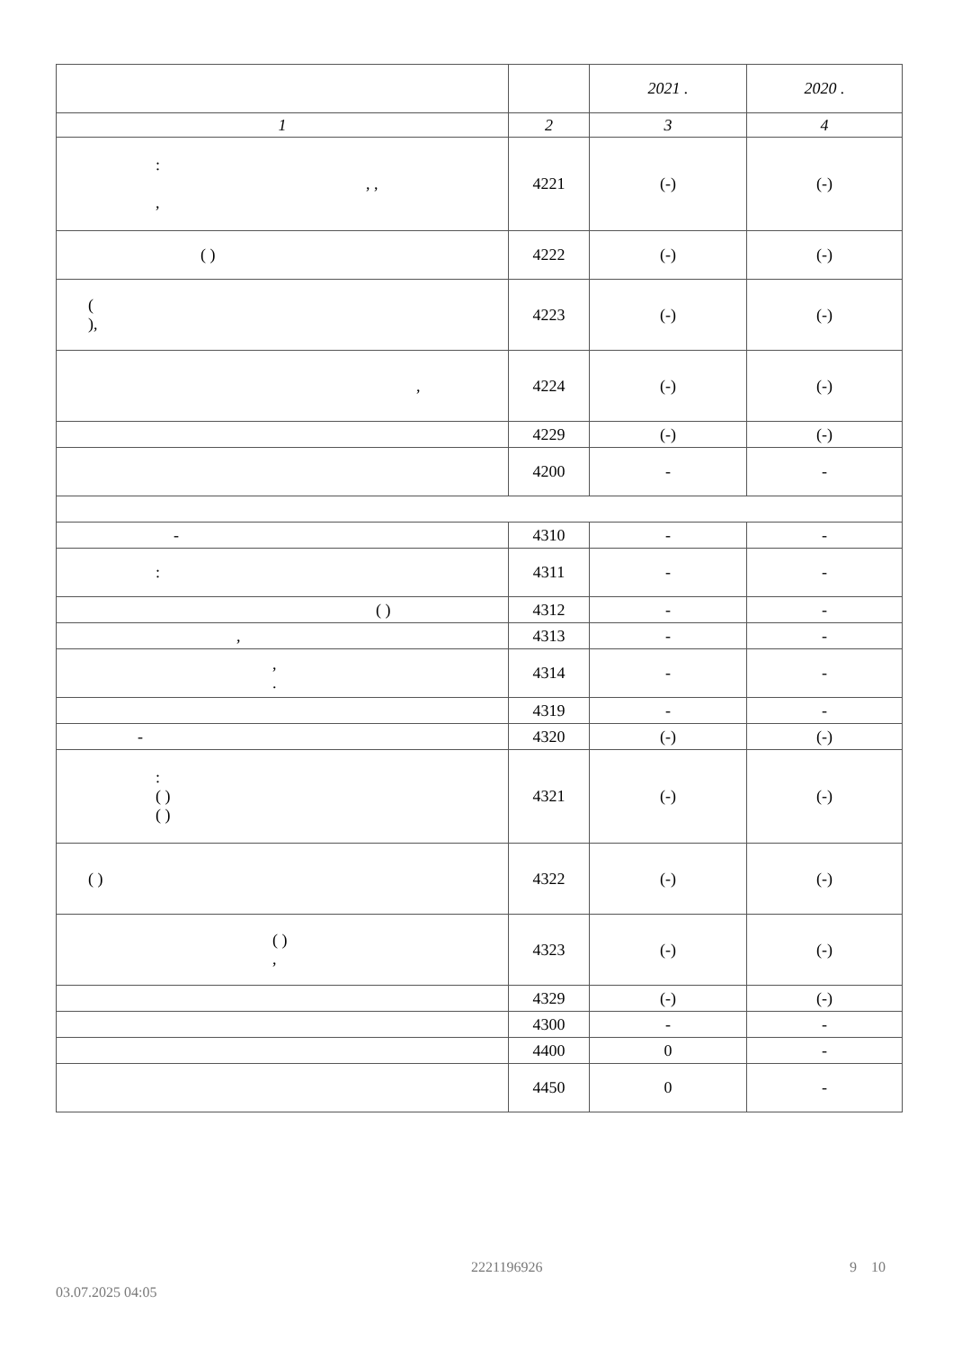| | | 2021 . | 2020 . |
| --- | --- | --- | --- |
| 1 | 2 | 3 | 4 |
| : , , , | 4221 | (-) | (-) |
| ( ) | 4222 | (-) | (-) |
| ( ), | 4223 | (-) | (-) |
| , | 4224 | (-) | (-) |
| | 4229 | (-) | (-) |
| | 4200 | - | - |
| - | 4310 | - | - |
| : | 4311 | - | - |
| ( ) | 4312 | - | - |
| , | 4313 | - | - |
| , . | 4314 | - | - |
| | 4319 | - | - |
| - | 4320 | (-) | (-) |
| : ( ) ( ) | 4321 | (-) | (-) |
| ( ) | 4322 | (-) | (-) |
| ( ) , | 4323 | (-) | (-) |
| | 4329 | (-) | (-) |
| | 4300 | - | - |
| | 4400 | 0 | - |
| | 4450 | 0 | - |
2221196926 9 10
03.07.2025 04:05